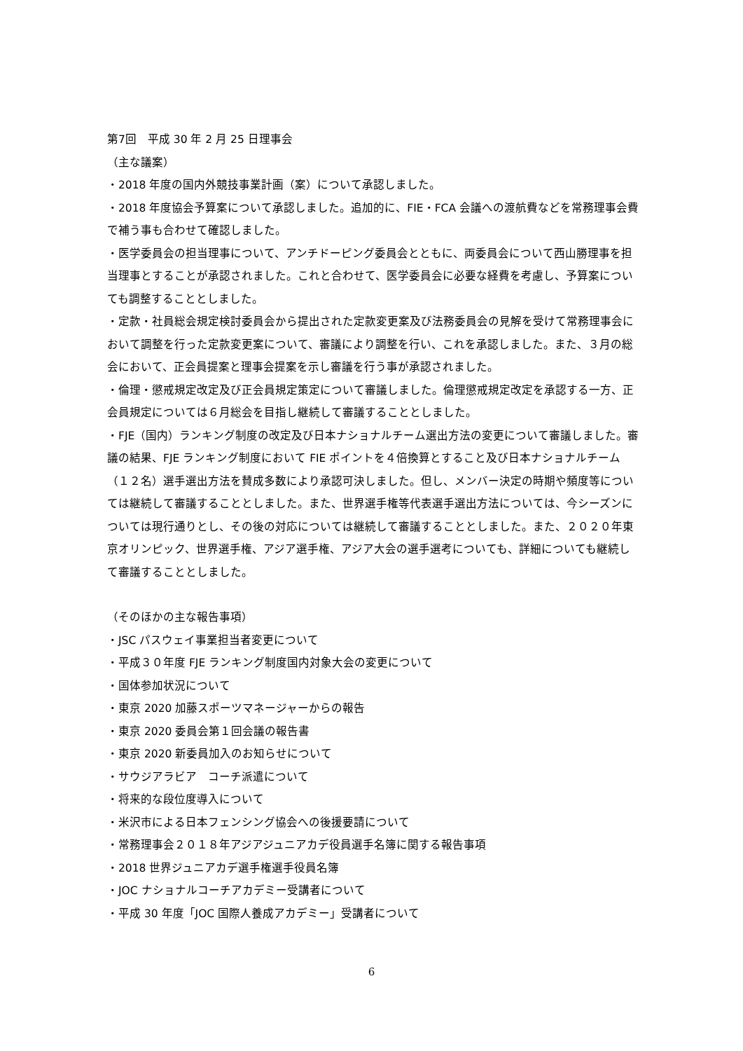第7回　平成 30 年 2 月 25 日理事会
（主な議案）
・2018 年度の国内外競技事業計画（案）について承認しました。
・2018 年度協会予算案について承認しました。追加的に、FIE・FCA 会議への渡航費などを常務理事会費で補う事も合わせて確認しました。
・医学委員会の担当理事について、アンチドーピング委員会とともに、両委員会について西山勝理事を担当理事とすることが承認されました。これと合わせて、医学委員会に必要な経費を考慮し、予算案についても調整することとしました。
・定款・社員総会規定検討委員会から提出された定款変更案及び法務委員会の見解を受けて常務理事会において調整を行った定款変更案について、審議により調整を行い、これを承認しました。また、３月の総会において、正会員提案と理事会提案を示し審議を行う事が承認されました。
・倫理・懲戒規定改定及び正会員規定策定について審議しました。倫理懲戒規定改定を承認する一方、正会員規定については６月総会を目指し継続して審議することとしました。
・FJE（国内）ランキング制度の改定及び日本ナショナルチーム選出方法の変更について審議しました。審議の結果、FJE ランキング制度において FIE ポイントを４倍換算とすること及び日本ナショナルチーム（１２名）選手選出方法を賛成多数により承認可決しました。但し、メンバー決定の時期や頻度等については継続して審議することとしました。また、世界選手権等代表選手選出方法については、今シーズンについては現行通りとし、その後の対応については継続して審議することとしました。また、２０２０年東京オリンピック、世界選手権、アジア選手権、アジア大会の選手選考についても、詳細についても継続して審議することとしました。
（そのほかの主な報告事項）
・JSC パスウェイ事業担当者変更について
・平成３０年度 FJE ランキング制度国内対象大会の変更について
・国体参加状況について
・東京 2020 加藤スポーツマネージャーからの報告
・東京 2020 委員会第１回会議の報告書
・東京 2020 新委員加入のお知らせについて
・サウジアラビア　コーチ派遣について
・将来的な段位度導入について
・米沢市による日本フェンシング協会への後援要請について
・常務理事会２０１８年アジアジュニアカデ役員選手名簿に関する報告事項
・2018 世界ジュニアカデ選手権選手役員名簿
・JOC ナショナルコーチアカデミー受講者について
・平成 30 年度「JOC 国際人養成アカデミー」受講者について
6